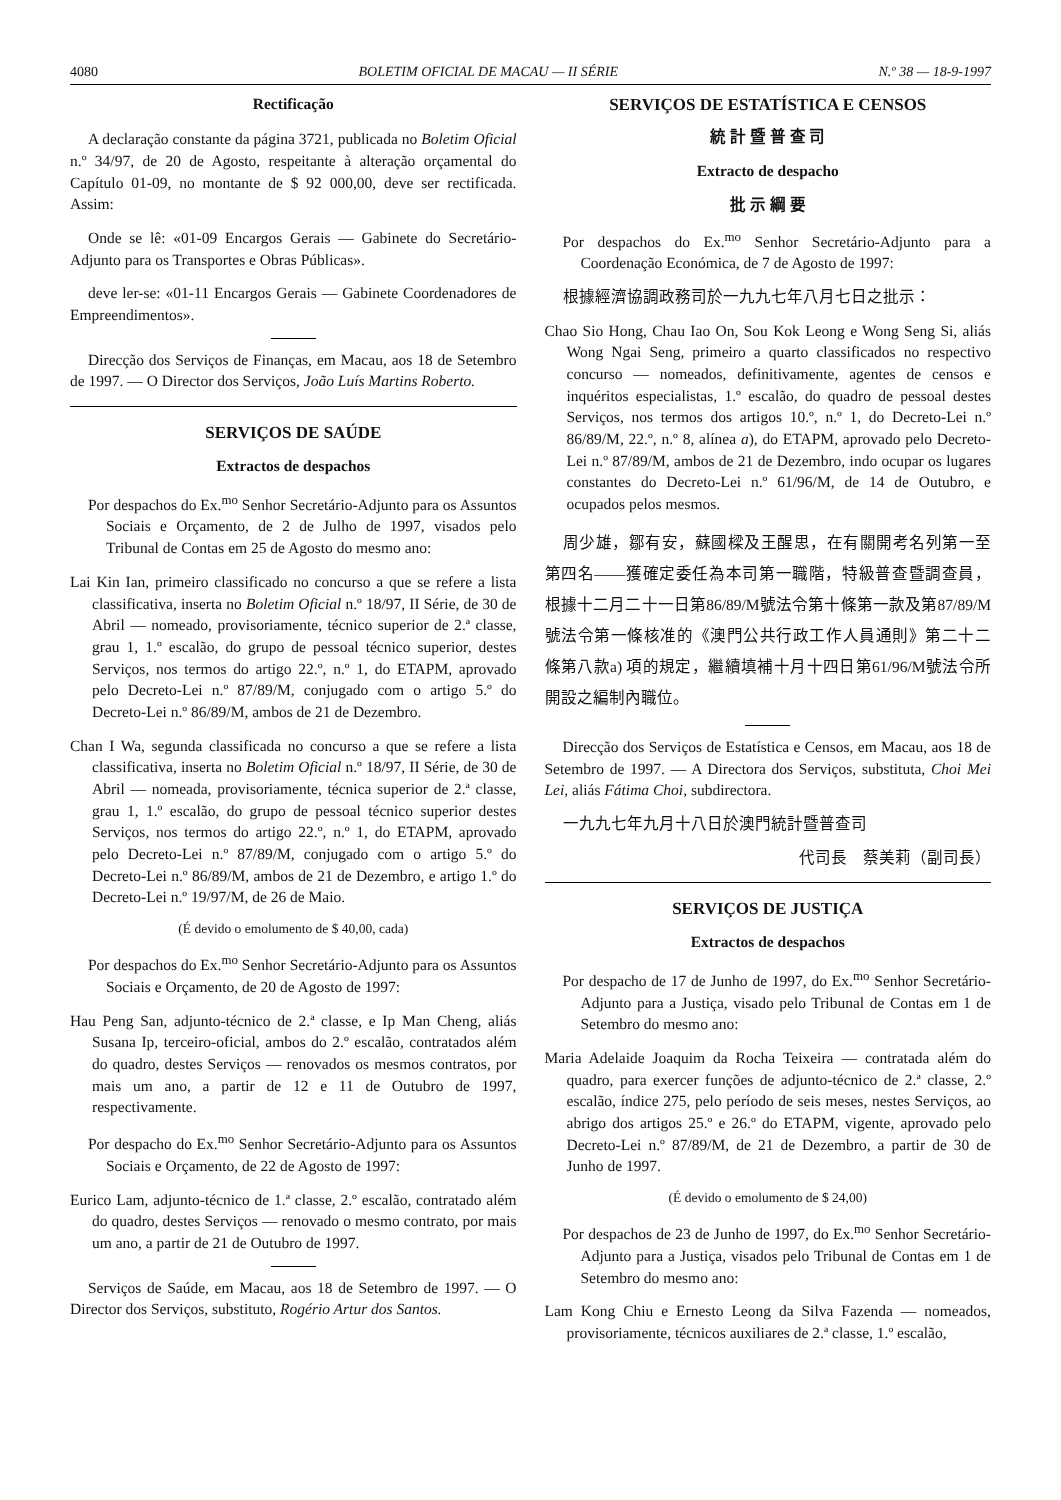4080 BOLETIM OFICIAL DE MACAU — II SÉRIE N.º 38 — 18-9-1997
Rectificação
A declaração constante da página 3721, publicada no Boletim Oficial n.º 34/97, de 20 de Agosto, respeitante à alteração orçamental do Capítulo 01-09, no montante de $ 92 000,00, deve ser rectificada. Assim:
Onde se lê: «01-09 Encargos Gerais — Gabinete do Secretário-Adjunto para os Transportes e Obras Públicas».
deve ler-se: «01-11 Encargos Gerais — Gabinete Coordenadores de Empreendimentos».
Direcção dos Serviços de Finanças, em Macau, aos 18 de Setembro de 1997. — O Director dos Serviços, João Luís Martins Roberto.
SERVIÇOS DE SAÚDE
Extractos de despachos
Por despachos do Ex.<sup>mo</sup> Senhor Secretário-Adjunto para os Assuntos Sociais e Orçamento, de 2 de Julho de 1997, visados pelo Tribunal de Contas em 25 de Agosto do mesmo ano:
Lai Kin Ian, primeiro classificado no concurso a que se refere a lista classificativa, inserta no Boletim Oficial n.º 18/97, II Série, de 30 de Abril — nomeado, provisoriamente, técnico superior de 2.ª classe, grau 1, 1.º escalão, do grupo de pessoal técnico superior, destes Serviços, nos termos do artigo 22.º, n.º 1, do ETAPM, aprovado pelo Decreto-Lei n.º 87/89/M, conjugado com o artigo 5.º do Decreto-Lei n.º 86/89/M, ambos de 21 de Dezembro.
Chan I Wa, segunda classificada no concurso a que se refere a lista classificativa, inserta no Boletim Oficial n.º 18/97, II Série, de 30 de Abril — nomeada, provisoriamente, técnica superior de 2.ª classe, grau 1, 1.º escalão, do grupo de pessoal técnico superior destes Serviços, nos termos do artigo 22.º, n.º 1, do ETAPM, aprovado pelo Decreto-Lei n.º 87/89/M, conjugado com o artigo 5.º do Decreto-Lei n.º 86/89/M, ambos de 21 de Dezembro, e artigo 1.º do Decreto-Lei n.º 19/97/M, de 26 de Maio.
(É devido o emolumento de $ 40,00, cada)
Por despachos do Ex.<sup>mo</sup> Senhor Secretário-Adjunto para os Assuntos Sociais e Orçamento, de 20 de Agosto de 1997:
Hau Peng San, adjunto-técnico de 2.ª classe, e Ip Man Cheng, aliás Susana Ip, terceiro-oficial, ambos do 2.º escalão, contratados além do quadro, destes Serviços — renovados os mesmos contratos, por mais um ano, a partir de 12 e 11 de Outubro de 1997, respectivamente.
Por despacho do Ex.<sup>mo</sup> Senhor Secretário-Adjunto para os Assuntos Sociais e Orçamento, de 22 de Agosto de 1997:
Eurico Lam, adjunto-técnico de 1.ª classe, 2.º escalão, contratado além do quadro, destes Serviços — renovado o mesmo contrato, por mais um ano, a partir de 21 de Outubro de 1997.
Serviços de Saúde, em Macau, aos 18 de Setembro de 1997. — O Director dos Serviços, substituto, Rogério Artur dos Santos.
SERVIÇOS DE ESTATÍSTICA E CENSOS
統 計 暨 普 查 司
Extracto de despacho
批 示 綱 要
Por despachos do Ex.<sup>mo</sup> Senhor Secretário-Adjunto para a Coordenação Económica, de 7 de Agosto de 1997:
根據經濟協調政務司於一九九七年八月七日之批示：
Chao Sio Hong, Chau Iao On, Sou Kok Leong e Wong Seng Si, aliás Wong Ngai Seng, primeiro a quarto classificados no respectivo concurso — nomeados, definitivamente, agentes de censos e inquéritos especialistas, 1.º escalão, do quadro de pessoal destes Serviços, nos termos dos artigos 10.º, n.º 1, do Decreto-Lei n.º 86/89/M, 22.º, n.º 8, alínea a), do ETAPM, aprovado pelo Decreto-Lei n.º 87/89/M, ambos de 21 de Dezembro, indo ocupar os lugares constantes do Decreto-Lei n.º 61/96/M, de 14 de Outubro, e ocupados pelos mesmos.
周少雄，鄒有安，蘇國樑及王醒思，在有關開考名列第一至第四名——獲確定委任為本司第一職階，特級普查暨調查員，根據十二月二十一日第86/89/M號法令第十條第一款及第87/89/M號法令第一條核准的《澳門公共行政工作人員通則》第二十二條第八款a) 項的規定，繼續填補十月十四日第61/96/M號法令所開設之編制內職位。
Direcção dos Serviços de Estatística e Censos, em Macau, aos 18 de Setembro de 1997. — A Directora dos Serviços, substituta, Choi Mei Lei, aliás Fátima Choi, subdirectora.
一九九七年九月十八日於澳門統計暨普查司
代司長　蔡美莉（副司長）
SERVIÇOS DE JUSTIÇA
Extractos de despachos
Por despacho de 17 de Junho de 1997, do Ex.<sup>mo</sup> Senhor Secretário-Adjunto para a Justiça, visado pelo Tribunal de Contas em 1 de Setembro do mesmo ano:
Maria Adelaide Joaquim da Rocha Teixeira — contratada além do quadro, para exercer funções de adjunto-técnico de 2.ª classe, 2.º escalão, índice 275, pelo período de seis meses, nestes Serviços, ao abrigo dos artigos 25.º e 26.º do ETAPM, vigente, aprovado pelo Decreto-Lei n.º 87/89/M, de 21 de Dezembro, a partir de 30 de Junho de 1997.
(É devido o emolumento de $ 24,00)
Por despachos de 23 de Junho de 1997, do Ex.<sup>mo</sup> Senhor Secretário-Adjunto para a Justiça, visados pelo Tribunal de Contas em 1 de Setembro do mesmo ano:
Lam Kong Chiu e Ernesto Leong da Silva Fazenda — nomeados, provisoriamente, técnicos auxiliares de 2.ª classe, 1.º escalão,